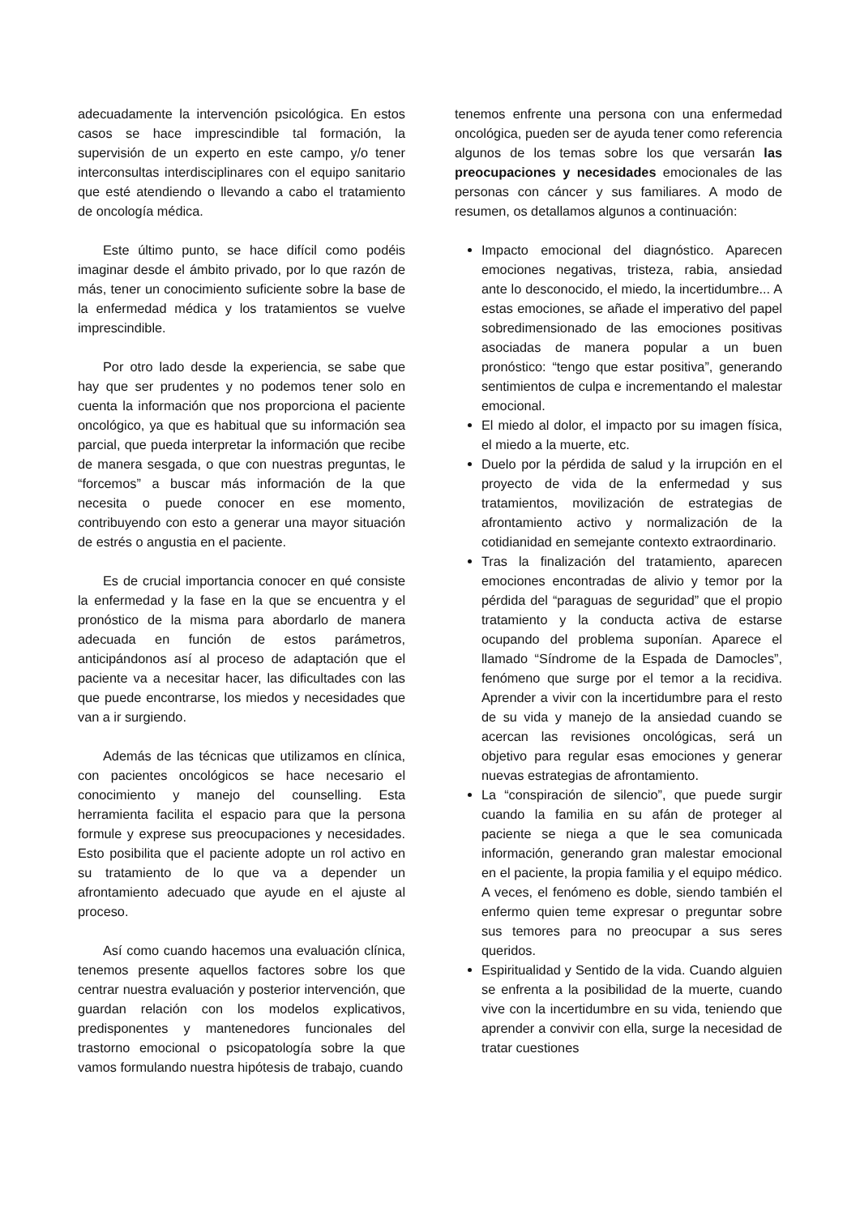adecuadamente la intervención psicológica. En estos casos se hace imprescindible tal formación, la supervisión de un experto en este campo, y/o tener interconsultas interdisciplinares con el equipo sanitario que esté atendiendo o llevando a cabo el tratamiento de oncología médica.
Este último punto, se hace difícil como podéis imaginar desde el ámbito privado, por lo que razón de más, tener un conocimiento suficiente sobre la base de la enfermedad médica y los tratamientos se vuelve imprescindible.
Por otro lado desde la experiencia, se sabe que hay que ser prudentes y no podemos tener solo en cuenta la información que nos proporciona el paciente oncológico, ya que es habitual que su información sea parcial, que pueda interpretar la información que recibe de manera sesgada, o que con nuestras preguntas, le “forcemos” a buscar más información de la que necesita o puede conocer en ese momento, contribuyendo con esto a generar una mayor situación de estrés o angustia en el paciente.
Es de crucial importancia conocer en qué consiste la enfermedad y la fase en la que se encuentra y el pronóstico de la misma para abordarlo de manera adecuada en función de estos parámetros, anticipándonos así al proceso de adaptación que el paciente va a necesitar hacer, las dificultades con las que puede encontrarse, los miedos y necesidades que van a ir surgiendo.
Además de las técnicas que utilizamos en clínica, con pacientes oncológicos se hace necesario el conocimiento y manejo del counselling. Esta herramienta facilita el espacio para que la persona formule y exprese sus preocupaciones y necesidades. Esto posibilita que el paciente adopte un rol activo en su tratamiento de lo que va a depender un afrontamiento adecuado que ayude en el ajuste al proceso.
Así como cuando hacemos una evaluación clínica, tenemos presente aquellos factores sobre los que centrar nuestra evaluación y posterior intervención, que guardan relación con los modelos explicativos, predisponentes y mantenedores funcionales del trastorno emocional o psicopatología sobre la que vamos formulando nuestra hipótesis de trabajo, cuando
tenemos enfrente una persona con una enfermedad oncológica, pueden ser de ayuda tener como referencia algunos de los temas sobre los que versarán las preocupaciones y necesidades emocionales de las personas con cáncer y sus familiares. A modo de resumen, os detallamos algunos a continuación:
Impacto emocional del diagnóstico. Aparecen emociones negativas, tristeza, rabia, ansiedad ante lo desconocido, el miedo, la incertidumbre... A estas emociones, se añade el imperativo del papel sobredimensionado de las emociones positivas asociadas de manera popular a un buen pronóstico: “tengo que estar positiva”, generando sentimientos de culpa e incrementando el malestar emocional.
El miedo al dolor, el impacto por su imagen física, el miedo a la muerte, etc.
Duelo por la pérdida de salud y la irrupción en el proyecto de vida de la enfermedad y sus tratamientos, movilización de estrategias de afrontamiento activo y normalización de la cotidianidad en semejante contexto extraordinario.
Tras la finalización del tratamiento, aparecen emociones encontradas de alivio y temor por la pérdida del “paraguas de seguridad” que el propio tratamiento y la conducta activa de estarse ocupando del problema suponían. Aparece el llamado “Síndrome de la Espada de Damocles”, fenómeno que surge por el temor a la recidiva. Aprender a vivir con la incertidumbre para el resto de su vida y manejo de la ansiedad cuando se acercan las revisiones oncológicas, será un objetivo para regular esas emociones y generar nuevas estrategias de afrontamiento.
La “conspiración de silencio”, que puede surgir cuando la familia en su afán de proteger al paciente se niega a que le sea comunicada información, generando gran malestar emocional en el paciente, la propia familia y el equipo médico. A veces, el fenómeno es doble, siendo también el enfermo quien teme expresar o preguntar sobre sus temores para no preocupar a sus seres queridos.
Espiritualidad y Sentido de la vida. Cuando alguien se enfrenta a la posibilidad de la muerte, cuando vive con la incertidumbre en su vida, teniendo que aprender a convivir con ella, surge la necesidad de tratar cuestiones